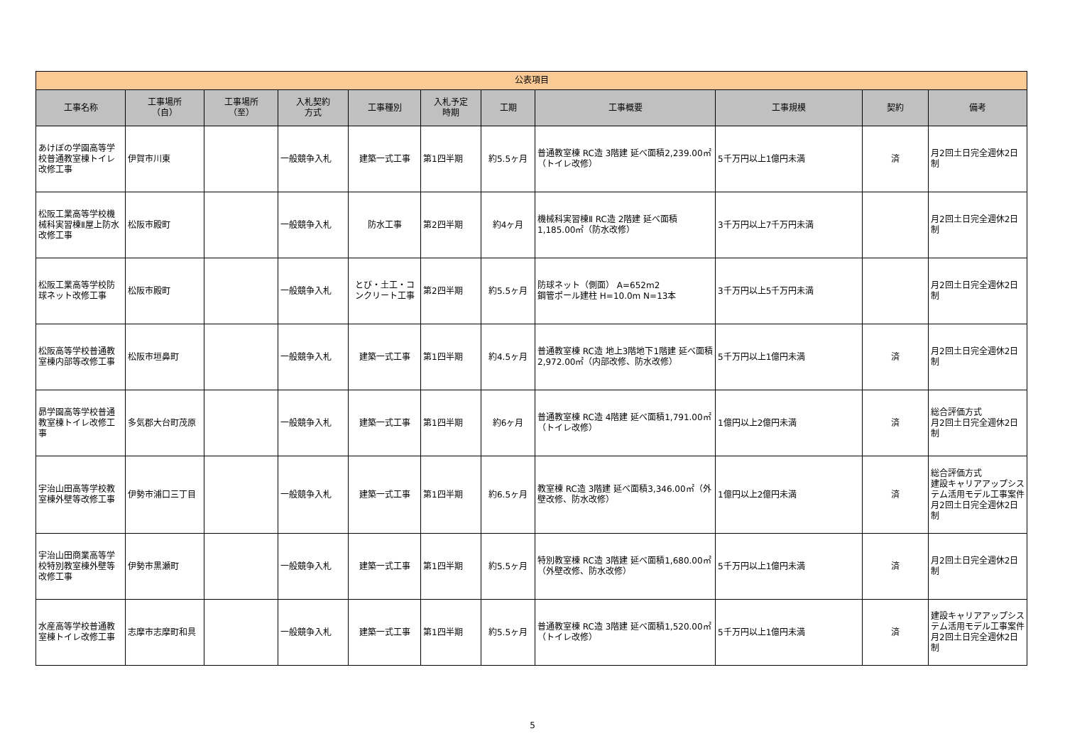| 公表項目 | | | | | | | | | | |
| --- | --- | --- | --- | --- | --- | --- | --- | --- | --- | --- |
| 工事名称 | 工事場所 （自） | 工事場所 （至） | 入札契約 方式 | 工事種別 | 入札予定 時期 | 工期 | 工事概要 | 工事規模 | 契約 | 備考 |
| あけぼの学園高等学校普通教室棟トイレ改修工事 | 伊賀市川東 | | 一般競争入札 | 建築一式工事 | 第1四半期 | 約5.5ヶ月 | 普通教室棟 RC造 3階建 延べ面積2,239.00㎡（トイレ改修） | 5千万円以上1億円未満 | 済 | 月2回土日完全週休2日制 |
| 松阪工業高等学校機械科実習棟Ⅱ屋上防水改修工事 | 松阪市殿町 | | 一般競争入札 | 防水工事 | 第2四半期 | 約4ヶ月 | 機械科実習棟Ⅱ RC造 2階建 延べ面積1,185.00㎡（防水改修） | 3千万円以上7千万円未満 | | 月2回土日完全週休2日制 |
| 松阪工業高等学校防球ネット改修工事 | 松阪市殿町 | | 一般競争入札 | とび・土工・コンクリート工事 | 第2四半期 | 約5.5ヶ月 | 防球ネット（側面） A=652m2 鋼管ポール建柱 H=10.0m N=13本 | 3千万円以上5千万円未満 | | 月2回土日完全週休2日制 |
| 松阪高等学校普通教室棟内部等改修工事 | 松阪市垣鼻町 | | 一般競争入札 | 建築一式工事 | 第1四半期 | 約4.5ヶ月 | 普通教室棟 RC造 地上3階地下1階建 延べ面積 2,972.00㎡（内部改修、防水改修） | 5千万円以上1億円未満 | 済 | 月2回土日完全週休2日制 |
| 昴学園高等学校普通教室棟トイレ改修工事 | 多気郡大台町茂原 | | 一般競争入札 | 建築一式工事 | 第1四半期 | 約6ヶ月 | 普通教室棟 RC造 4階建 延べ面積1,791.00㎡（トイレ改修） | 1億円以上2億円未満 | 済 | 総合評価方式 月2回土日完全週休2日制 |
| 宇治山田高等学校教室棟外壁等改修工事 | 伊勢市浦口三丁目 | | 一般競争入札 | 建築一式工事 | 第1四半期 | 約6.5ヶ月 | 教室棟 RC造 3階建 延べ面積3,346.00㎡（外壁改修、防水改修） | 1億円以上2億円未満 | 済 | 総合評価方式 建設キャリアアップシステム活用モデル工事案件 月2回土日完全週休2日制 |
| 宇治山田商業高等学校特別教室棟外壁等改修工事 | 伊勢市黒瀬町 | | 一般競争入札 | 建築一式工事 | 第1四半期 | 約5.5ヶ月 | 特別教室棟 RC造 3階建 延べ面積1,680.00㎡（外壁改修、防水改修） | 5千万円以上1億円未満 | 済 | 月2回土日完全週休2日制 |
| 水産高等学校普通教室棟トイレ改修工事 | 志摩市志摩町和具 | | 一般競争入札 | 建築一式工事 | 第1四半期 | 約5.5ヶ月 | 普通教室棟 RC造 3階建 延べ面積1,520.00㎡（トイレ改修） | 5千万円以上1億円未満 | 済 | 建設キャリアアップシステム活用モデル工事案件 月2回土日完全週休2日制 |
5